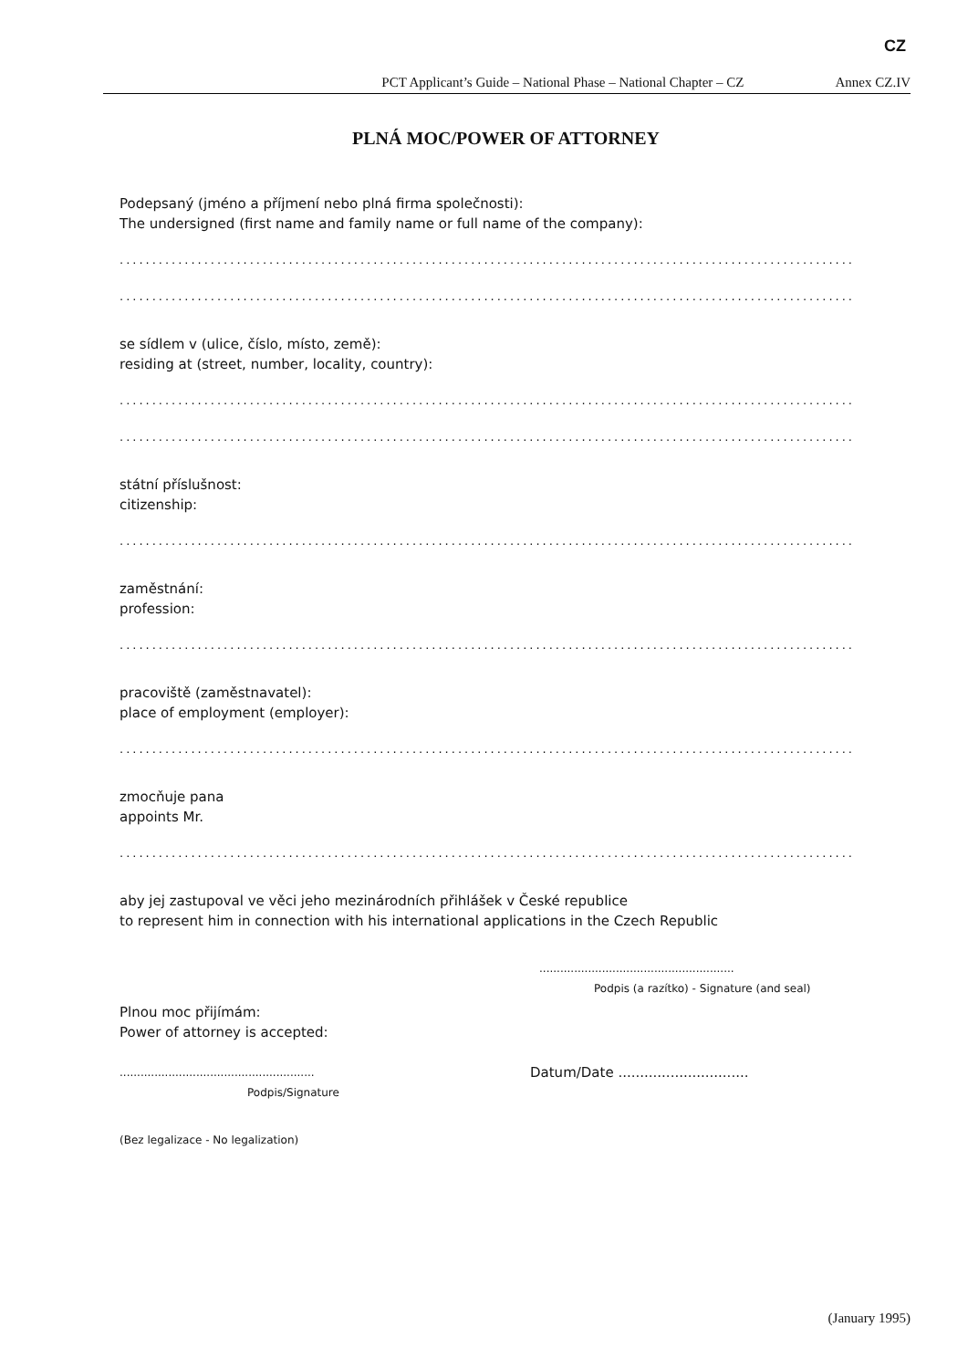CZ
PCT Applicant’s Guide – National Phase – National Chapter – CZ Annex CZ.IV
PLNÁ MOC/POWER OF ATTORNEY
Podepsaný (jméno a příjmení nebo plná firma společnosti):
The undersigned (first name and family name or full name of the company):
.................................................................................................................
.................................................................................................................
se sídlem v (ulice, číslo, místo, země):
residing at (street, number, locality, country):
.................................................................................................................
.................................................................................................................
státní příslušnost:
citizenship:
.................................................................................................................
zaměstnání:
profession:
.................................................................................................................
pracoviště (zaměstnavatel):
place of employment (employer):
.................................................................................................................
zmocňuje pana
appoints Mr.
.................................................................................................................
aby jej zastupoval ve věci jeho mezinárodních přihlášek v České republice
to represent him in connection with his international applications in the Czech Republic
........................................................
Podpis (a razítko) - Signature (and seal)
Plnou moc přijímám:
Power of attorney is accepted:
........................................................
Podpis/Signature
Datum/Date ..............................
(Bez legalizace - No legalization)
(January 1995)